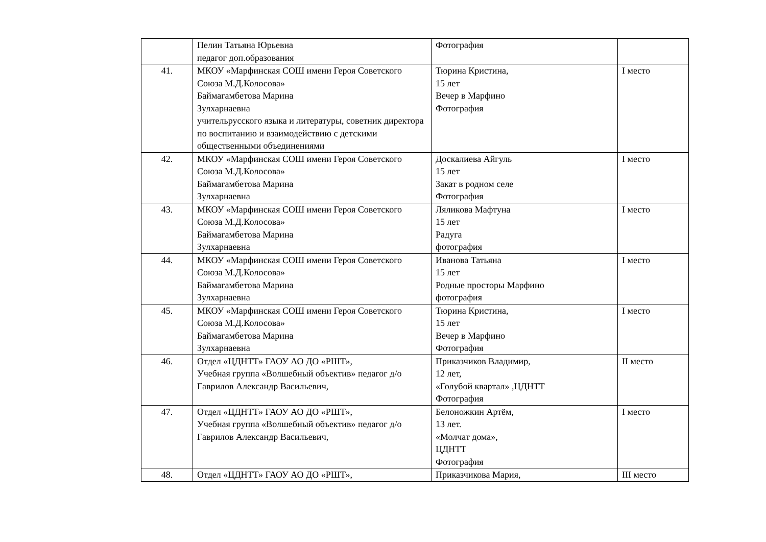| | Пелин Татьяна Юрьевна педагог доп.образования | Фотография | |
| 41. | МКОУ «Марфинская СОШ имени Героя Советского Союза М.Д.Колосова» Баймагамбетова Марина Зулхарнаевна учительрусского языка и литературы, советник директора по воспитанию и взаимодействию с детскими общественными объединениями | Тюрина Кристина, 15 лет Вечер в Марфино Фотография | I место |
| 42. | МКОУ «Марфинская СОШ имени Героя Советского Союза М.Д.Колосова» Баймагамбетова Марина Зулхарнаевна | Доскалиева Айгуль 15 лет Закат в родном селе Фотография | I место |
| 43. | МКОУ «Марфинская СОШ имени Героя Советского Союза М.Д.Колосова» Баймагамбетова Марина Зулхарнаевна | Ляликова Мафтуна 15 лет Радуга фотография | I место |
| 44. | МКОУ «Марфинская СОШ имени Героя Советского Союза М.Д.Колосова» Баймагамбетова Марина Зулхарнаевна | Иванова Татьяна 15 лет Родные просторы Марфино фотография | I место |
| 45. | МКОУ «Марфинская СОШ имени Героя Советского Союза М.Д.Колосова» Баймагамбетова Марина Зулхарнаевна | Тюрина Кристина, 15 лет Вечер в Марфино Фотография | I место |
| 46. | Отдел «ЦДНТТ» ГАОУ АО ДО «РШТ», Учебная группа «Волшебный объектив» педагог д/о Гаврилов Александр Васильевич, | Приказчиков Владимир, 12 лет, «Голубой квартал» ,ЦДНТТ Фотография | II место |
| 47. | Отдел «ЦДНТТ» ГАОУ АО ДО «РШТ», Учебная группа «Волшебный объектив» педагог д/о Гаврилов Александр Васильевич, | Белоножкин Артём, 13 лет. «Молчат дома», ЦДНТТ Фотография | I место |
| 48. | Отдел «ЦДНТТ» ГАОУ АО ДО «РШТ», | Приказчикова Мария, | III место |